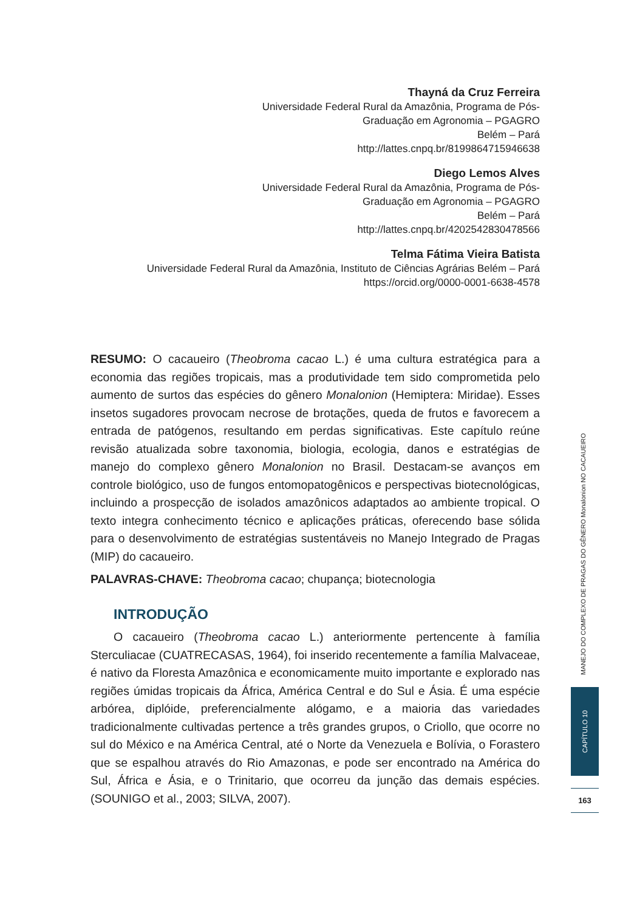Thayná da Cruz Ferreira
Universidade Federal Rural da Amazônia, Programa de Pós-
Graduação em Agronomia – PGAGRO
Belém – Pará
http://lattes.cnpq.br/8199864715946638
Diego Lemos Alves
Universidade Federal Rural da Amazônia, Programa de Pós-
Graduação em Agronomia – PGAGRO
Belém – Pará
http://lattes.cnpq.br/4202542830478566
Telma Fátima Vieira Batista
Universidade Federal Rural da Amazônia, Instituto de Ciências Agrárias Belém – Pará
https://orcid.org/0000-0001-6638-4578
RESUMO: O cacaueiro (Theobroma cacao L.) é uma cultura estratégica para a economia das regiões tropicais, mas a produtividade tem sido comprometida pelo aumento de surtos das espécies do gênero Monalonion (Hemiptera: Miridae). Esses insetos sugadores provocam necrose de brotações, queda de frutos e favorecem a entrada de patógenos, resultando em perdas significativas. Este capítulo reúne revisão atualizada sobre taxonomia, biologia, ecologia, danos e estratégias de manejo do complexo gênero Monalonion no Brasil. Destacam-se avanços em controle biológico, uso de fungos entomopatogênicos e perspectivas biotecnológicas, incluindo a prospecção de isolados amazônicos adaptados ao ambiente tropical. O texto integra conhecimento técnico e aplicações práticas, oferecendo base sólida para o desenvolvimento de estratégias sustentáveis no Manejo Integrado de Pragas (MIP) do cacaueiro.
PALAVRAS-CHAVE: Theobroma cacao; chupança; biotecnologia
INTRODUÇÃO
O cacaueiro (Theobroma cacao L.) anteriormente pertencente à família Sterculiacae (CUATRECASAS, 1964), foi inserido recentemente a família Malvaceae, é nativo da Floresta Amazônica e economicamente muito importante e explorado nas regiões úmidas tropicais da África, América Central e do Sul e Ásia. É uma espécie arbórea, diplóide, preferencialmente alógamo, e a maioria das variedades tradicionalmente cultivadas pertence a três grandes grupos, o Criollo, que ocorre no sul do México e na América Central, até o Norte da Venezuela e Bolívia, o Forastero que se espalhou através do Rio Amazonas, e pode ser encontrado na América do Sul, África e Ásia, e o Trinitario, que ocorreu da junção das demais espécies. (SOUNIGO et al., 2003; SILVA, 2007).
MANEJO DO COMPLEXO DE PRAGAS DO GÊNERO Monalonion NO CACAUEIRO
CAPÍTULO 10
163